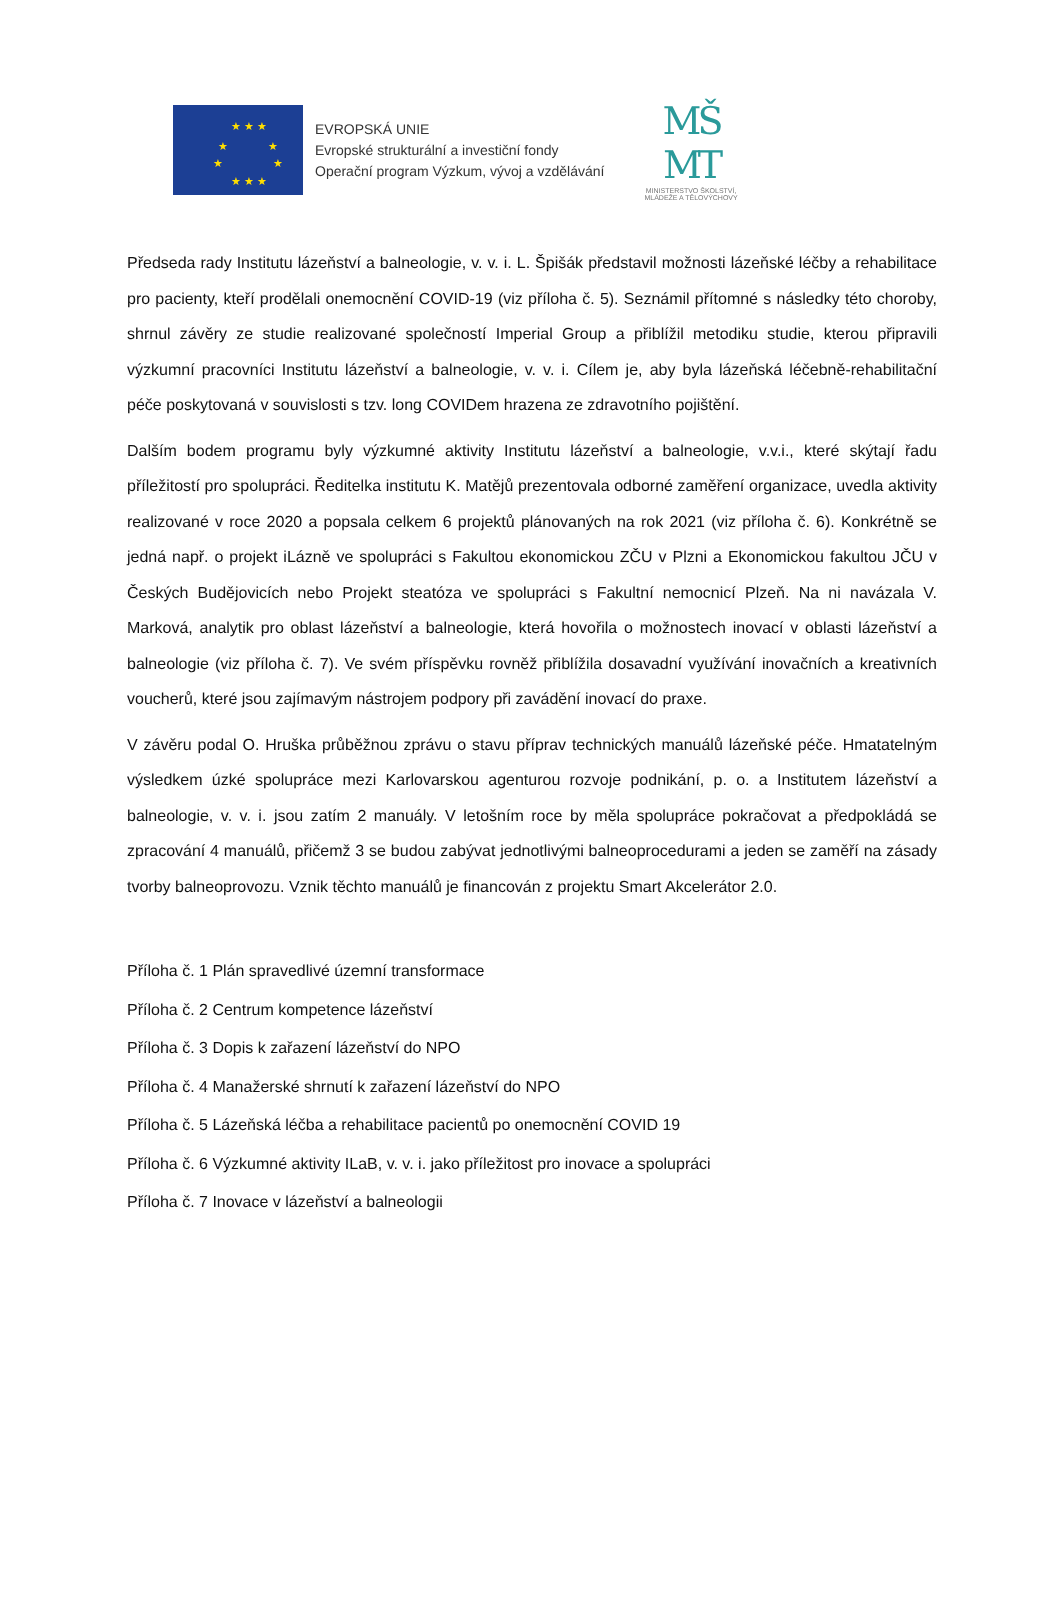★ ★ ★
★ ★
★ ★
★ ★ ★
EVROPSKÁ UNIE
Evropské strukturální a investiční fondy
Operační program Výzkum, vývoj a vzdělávání
MŠ
MT
MINISTERSTVO ŠKOLSTVÍ,
MLÁDEŽE A TĚLOVÝCHOVY
Předseda rady Institutu lázeňství a balneologie, v. v. i. L. Špišák představil možnosti lázeňské léčby a rehabilitace pro pacienty, kteří prodělali onemocnění COVID-19 (viz příloha č. 5). Seznámil přítomné s následky této choroby, shrnul závěry ze studie realizované společností Imperial Group a přiblížil metodiku studie, kterou připravili výzkumní pracovníci Institutu lázeňství a balneologie, v. v. i. Cílem je, aby byla lázeňská léčebně-rehabilitační péče poskytovaná v souvislosti s tzv. long COVIDem hrazena ze zdravotního pojištění.
Dalším bodem programu byly výzkumné aktivity Institutu lázeňství a balneologie, v.v.i., které skýtají řadu příležitostí pro spolupráci. Ředitelka institutu K. Matějů prezentovala odborné zaměření organizace, uvedla aktivity realizované v roce 2020 a popsala celkem 6 projektů plánovaných na rok 2021 (viz příloha č. 6). Konkrétně se jedná např. o projekt iLázně ve spolupráci s Fakultou ekonomickou ZČU v Plzni a Ekonomickou fakultou JČU v Českých Budějovicích nebo Projekt steatóza ve spolupráci s Fakultní nemocnicí Plzeň. Na ni navázala V. Marková, analytik pro oblast lázeňství a balneologie, která hovořila o možnostech inovací v oblasti lázeňství a balneologie (viz příloha č. 7). Ve svém příspěvku rovněž přiblížila dosavadní využívání inovačních a kreativních voucherů, které jsou zajímavým nástrojem podpory při zavádění inovací do praxe.
V závěru podal O. Hruška průběžnou zprávu o stavu příprav technických manuálů lázeňské péče. Hmatatelným výsledkem úzké spolupráce mezi Karlovarskou agenturou rozvoje podnikání, p. o. a Institutem lázeňství a balneologie, v. v. i. jsou zatím 2 manuály. V letošním roce by měla spolupráce pokračovat a předpokládá se zpracování 4 manuálů, přičemž 3 se budou zabývat jednotlivými balneoprocedurami a jeden se zaměří na zásady tvorby balneoprovozu. Vznik těchto manuálů je financován z projektu Smart Akcelerátor 2.0.
Příloha č. 1 Plán spravedlivé územní transformace
Příloha č. 2 Centrum kompetence lázeňství
Příloha č. 3 Dopis k zařazení lázeňství do NPO
Příloha č. 4 Manažerské shrnutí k zařazení lázeňství do NPO
Příloha č. 5 Lázeňská léčba a rehabilitace pacientů po onemocnění COVID 19
Příloha č. 6 Výzkumné aktivity ILaB, v. v. i. jako příležitost pro inovace a spolupráci
Příloha č. 7 Inovace v lázeňství a balneologii